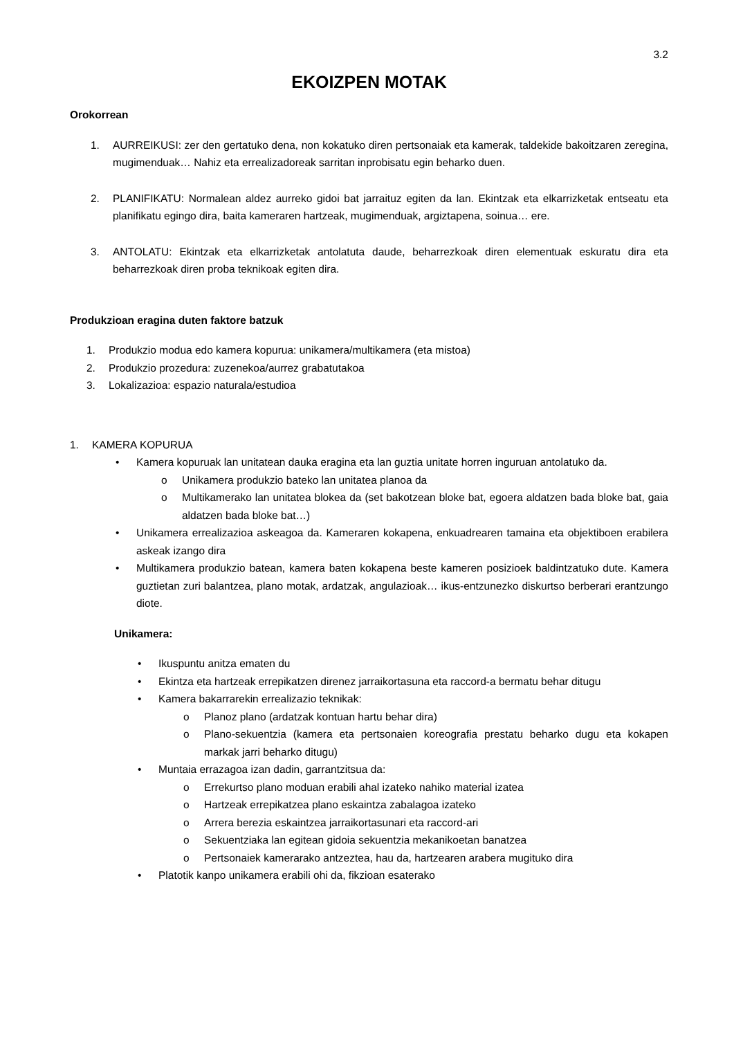3.2
EKOIZPEN MOTAK
Orokorrean
1. AURREIKUSI: zer den gertatuko dena, non kokatuko diren pertsonaiak eta kamerak, taldekide bakoitzaren zeregina, mugimenduak… Nahiz eta errealizadoreak sarritan inprobisatu egin beharko duen.
2. PLANIFIKATU: Normalean aldez aurreko gidoi bat jarraituz egiten da lan. Ekintzak eta elkarrizketak entseatu eta planifikatu egingo dira, baita kameraren hartzeak, mugimenduak, argiztapena, soinua… ere.
3. ANTOLATU: Ekintzak eta elkarrizketak antolatuta daude, beharrezkoak diren elementuak eskuratu dira eta beharrezkoak diren proba teknikoak egiten dira.
Produkzioan eragina duten faktore batzuk
1. Produkzio modua edo kamera kopurua: unikamera/multikamera (eta mistoa)
2. Produkzio prozedura: zuzenekoa/aurrez grabatutakoa
3. Lokalizazioa: espazio naturala/estudioa
1. KAMERA KOPURUA
• Kamera kopuruak lan unitatean dauka eragina eta lan guztia unitate horren inguruan antolatuko da.
o Unikamera produkzio bateko lan unitatea planoa da
o Multikamerako lan unitatea blokea da (set bakotzean bloke bat, egoera aldatzen bada bloke bat, gaia aldatzen bada bloke bat…)
• Unikamera errealizazioa askeagoa da. Kameraren kokapena, enkuadrearen tamaina eta objektiboen erabilera askeak izango dira
• Multikamera produkzio batean, kamera baten kokapena beste kameren posizioek baldintzatuko dute. Kamera guztietan zuri balantzea, plano motak, ardatzak, angulazioak… ikus-entzunezko diskurtso berberari erantzungo diote.
Unikamera:
• Ikuspuntu anitza ematen du
• Ekintza eta hartzeak errepikatzen direnez jarraikortasuna eta raccord-a bermatu behar ditugu
• Kamera bakarrarekin errealizazio teknikak:
o Planoz plano (ardatzak kontuan hartu behar dira)
o Plano-sekuentzia (kamera eta pertsonaien koreografia prestatu beharko dugu eta kokapen markak jarri beharko ditugu)
• Muntaia errazagoa izan dadin, garrantzitsua da:
o Errekurtso plano moduan erabili ahal izateko nahiko material izatea
o Hartzeak errepikatzea plano eskaintza zabalagoa izateko
o Arrera berezia eskaintzea jarraikortasunari eta raccord-ari
o Sekuentziaka lan egitean gidoia sekuentzia mekanikoetan banatzea
o Pertsonaiek kamerarako antzeztea, hau da, hartzearen arabera mugituko dira
• Platotik kanpo unikamera erabili ohi da, fikzioan esaterako